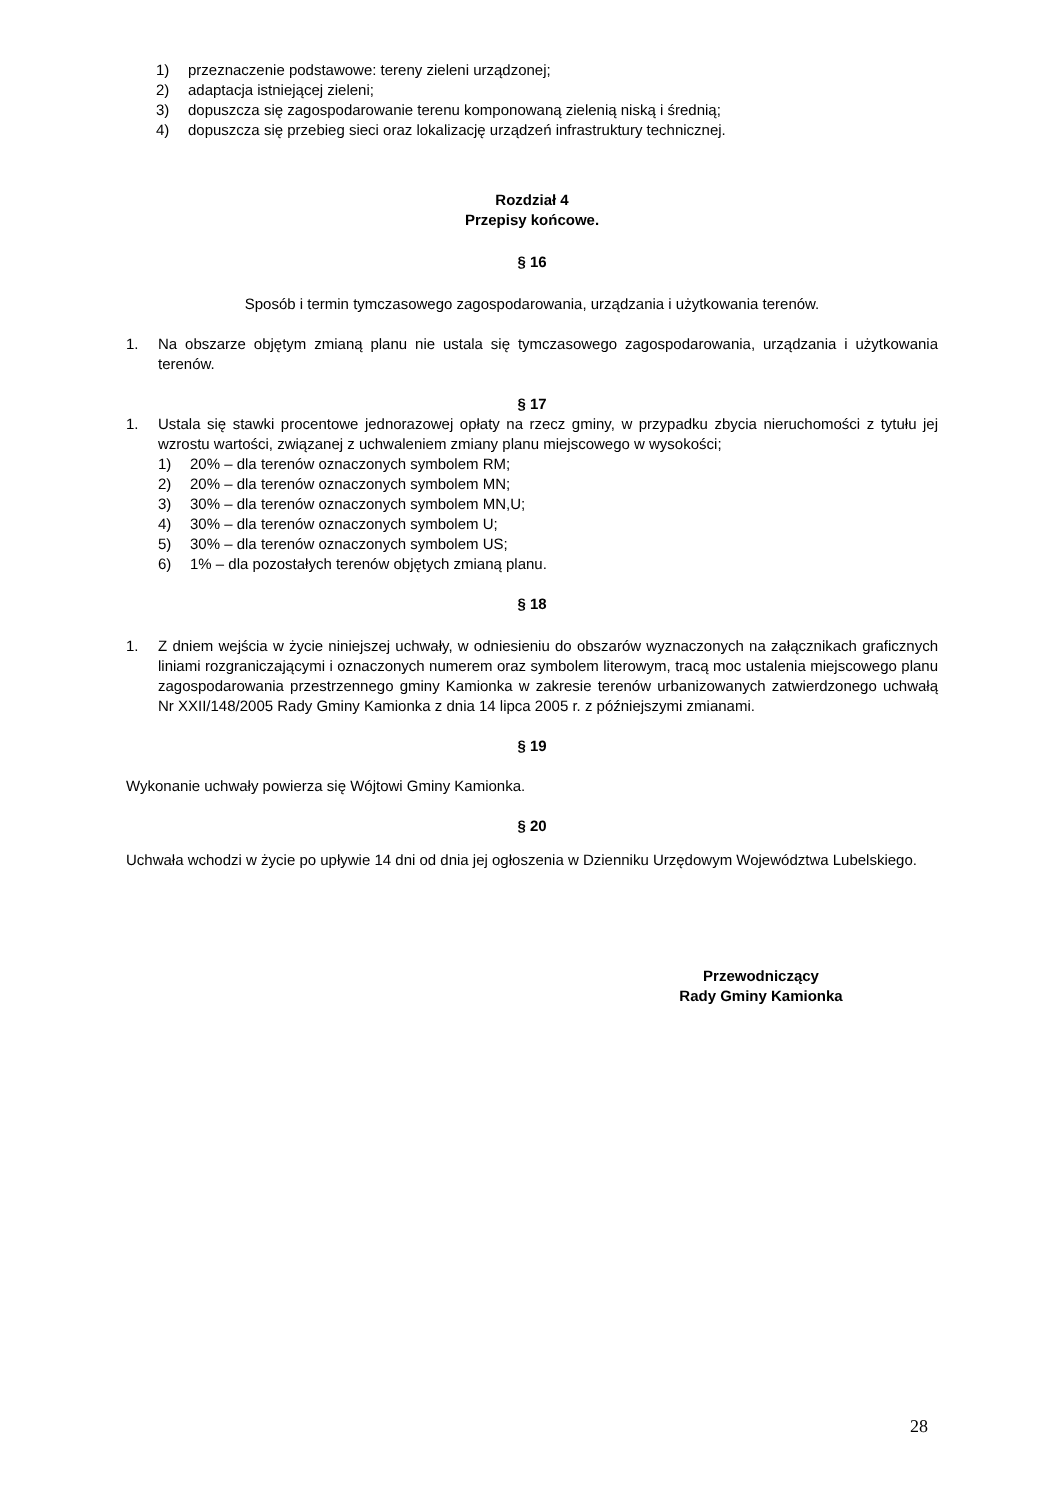1) przeznaczenie podstawowe: tereny zieleni urządzonej;
2) adaptacja istniejącej zieleni;
3) dopuszcza się zagospodarowanie terenu komponowaną zielenią niską i średnią;
4) dopuszcza się przebieg sieci oraz lokalizację urządzeń infrastruktury technicznej.
Rozdział 4
Przepisy końcowe.
§ 16
Sposób i termin tymczasowego zagospodarowania, urządzania i użytkowania terenów.
1. Na obszarze objętym zmianą planu nie ustala się tymczasowego zagospodarowania, urządzania i użytkowania terenów.
§ 17
1. Ustala się stawki procentowe jednorazowej opłaty na rzecz gminy, w przypadku zbycia nieruchomości z tytułu jej wzrostu wartości, związanej z uchwaleniem zmiany planu miejscowego w wysokości;
1) 20% – dla terenów oznaczonych symbolem RM;
2) 20% – dla terenów oznaczonych symbolem MN;
3) 30% – dla terenów oznaczonych symbolem MN,U;
4) 30% – dla terenów oznaczonych symbolem U;
5) 30% – dla terenów oznaczonych symbolem US;
6) 1% – dla pozostałych terenów objętych zmianą planu.
§ 18
1. Z dniem wejścia w życie niniejszej uchwały, w odniesieniu do obszarów wyznaczonych na załącznikach graficznych liniami rozgraniczającymi i oznaczonych numerem oraz symbolem literowym, tracą moc ustalenia miejscowego planu zagospodarowania przestrzennego gminy Kamionka w zakresie terenów urbanizowanych zatwierdzonego uchwałą Nr XXII/148/2005 Rady Gminy Kamionka z dnia 14 lipca 2005 r. z późniejszymi zmianami.
§ 19
Wykonanie uchwały powierza się Wójtowi Gminy Kamionka.
§ 20
Uchwała wchodzi w życie po upływie 14 dni od dnia jej ogłoszenia w Dzienniku Urzędowym Województwa Lubelskiego.
Przewodniczący
Rady Gminy Kamionka
28